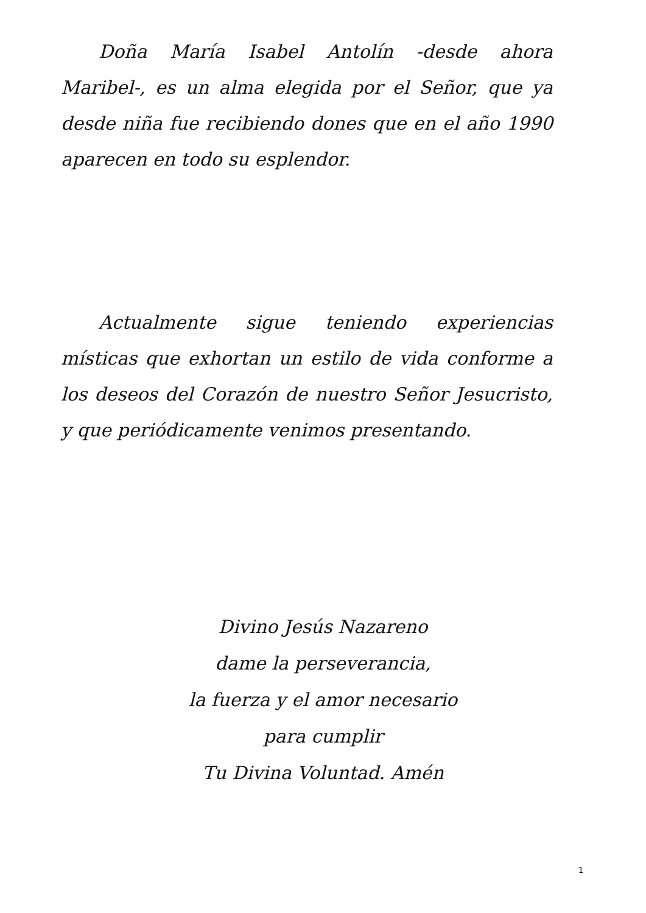Doña María Isabel Antolín -desde ahora Maribel-, es un alma elegida por el Señor, que ya desde niña fue recibiendo dones que en el año 1990 aparecen en todo su esplendor.
Actualmente sigue teniendo experiencias místicas que exhortan un estilo de vida conforme a los deseos del Corazón de nuestro Señor Jesucristo, y que periódicamente venimos presentando.
Divino Jesús Nazareno
dame la perseverancia,
la fuerza y el amor necesario
para cumplir
Tu Divina Voluntad. Amén
1